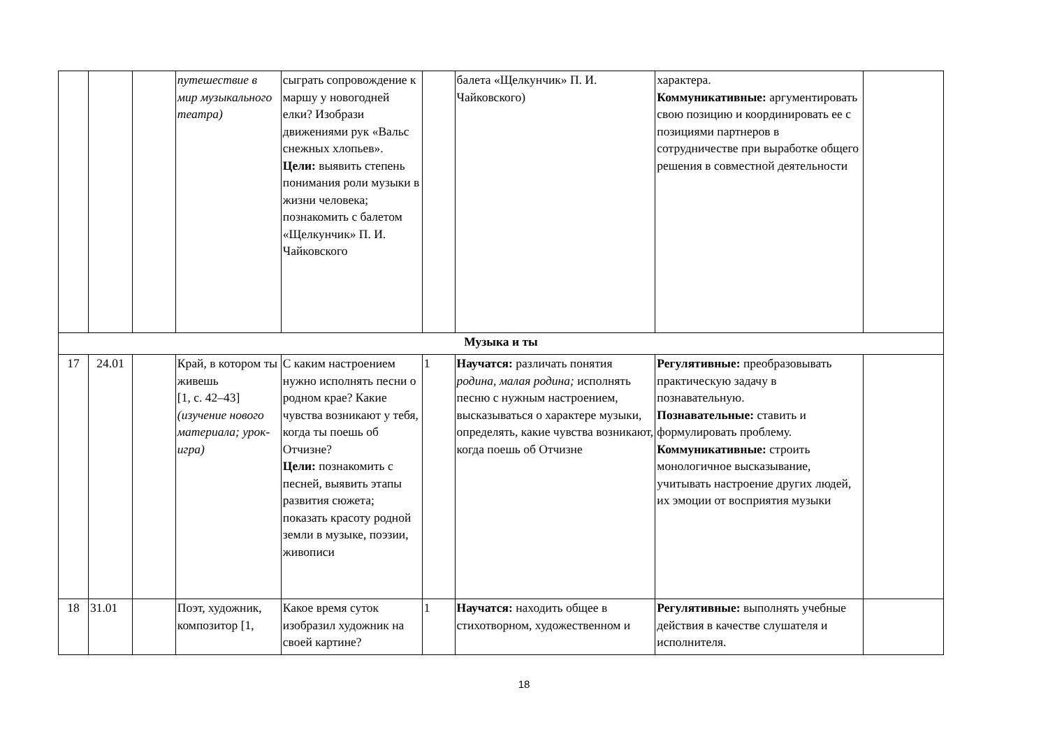| | | | путешествие в мир музыкального театра) | сыграть сопровождение к маршу у новогодней елки? Изобрази движениями рук «Вальс снежных хлопьев». Цели: выявить степень понимания роли музыки в жизни человека; познакомить с балетом «Щелкунчик» П. И. Чайковского | | балета «Щелкунчик» П. И. Чайковского) | характера. Коммуникативные: аргументировать свою позицию и координировать ее с позициями партнеров в сотрудничестве при выработке общего решения в совместной деятельности | |
| Музыка и ты | | | | | | | | |
| 17 | 24.01 | | Край, в котором ты живешь [1, с. 42–43] (изучение нового материала; урок-игра) | С каким настроением нужно исполнять песни о родном крае? Какие чувства возникают у тебя, когда ты поешь об Отчизне? Цели: познакомить с песней, выявить этапы развития сюжета; показать красоту родной земли в музыке, поэзии, живописи | 1 | Научатся: различать понятия родина, малая родина; исполнять песню с нужным настроением, высказываться о характере музыки, определять, какие чувства возникают, когда поешь об Отчизне | Регулятивные: преобразовывать практическую задачу в познавательную. Познавательные: ставить и формулировать проблему. Коммуникативные: строить монологичное высказывание, учитывать настроение других людей, их эмоции от восприятия музыки | |
| 18 | 31.01 | | Поэт, художник, композитор [1, | Какое время суток изобразил художник на своей картине? | 1 | Научатся: находить общее в стихотворном, художественном и | Регулятивные: выполнять учебные действия в качестве слушателя и исполнителя. | |
18